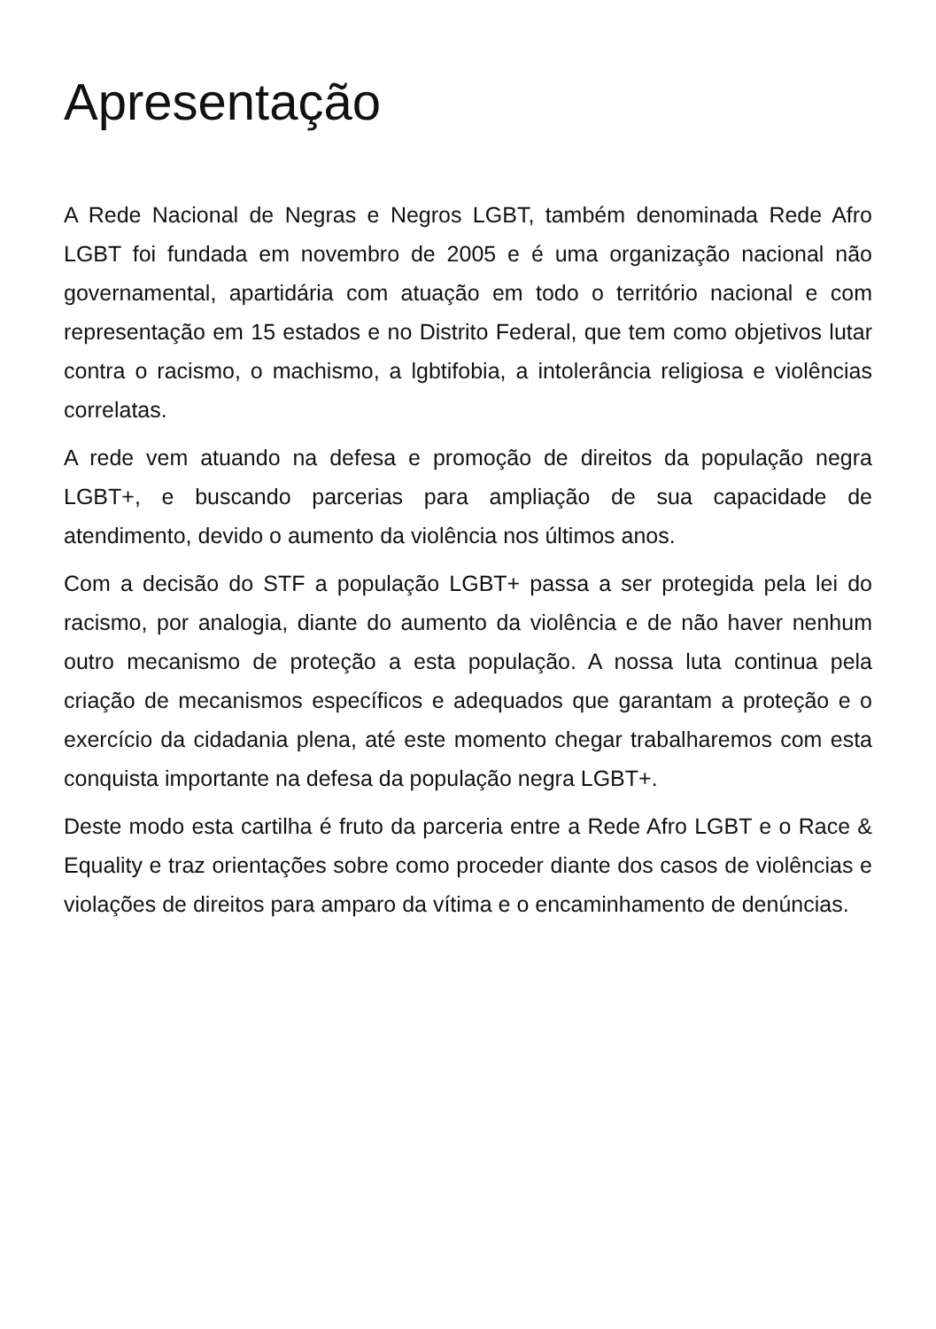Apresentação
A Rede Nacional de Negras e Negros LGBT, também denominada Rede Afro LGBT foi fundada em novembro de 2005 e é uma organização nacional não governamental, apartidária com atuação em todo o território nacional e com representação em 15 estados e no Distrito Federal, que tem como objetivos lutar contra o racismo, o machismo, a lgbtifobia, a intolerância religiosa e violências correlatas.
A rede vem atuando na defesa e promoção de direitos da população negra LGBT+, e buscando parcerias para ampliação de sua capacidade de atendimento, devido o aumento da violência nos últimos anos.
Com a decisão do STF a população LGBT+ passa a ser protegida pela lei do racismo, por analogia, diante do aumento da violência e de não haver nenhum outro mecanismo de proteção a esta população. A nossa luta continua pela criação de mecanismos específicos e adequados que garantam a proteção e o exercício da cidadania plena, até este momento chegar trabalharemos com esta conquista importante na defesa da população negra LGBT+.
Deste modo esta cartilha é fruto da parceria entre a Rede Afro LGBT e o Race & Equality e traz orientações sobre como proceder diante dos casos de violências e violações de direitos para amparo da vítima e o encaminhamento de denúncias.